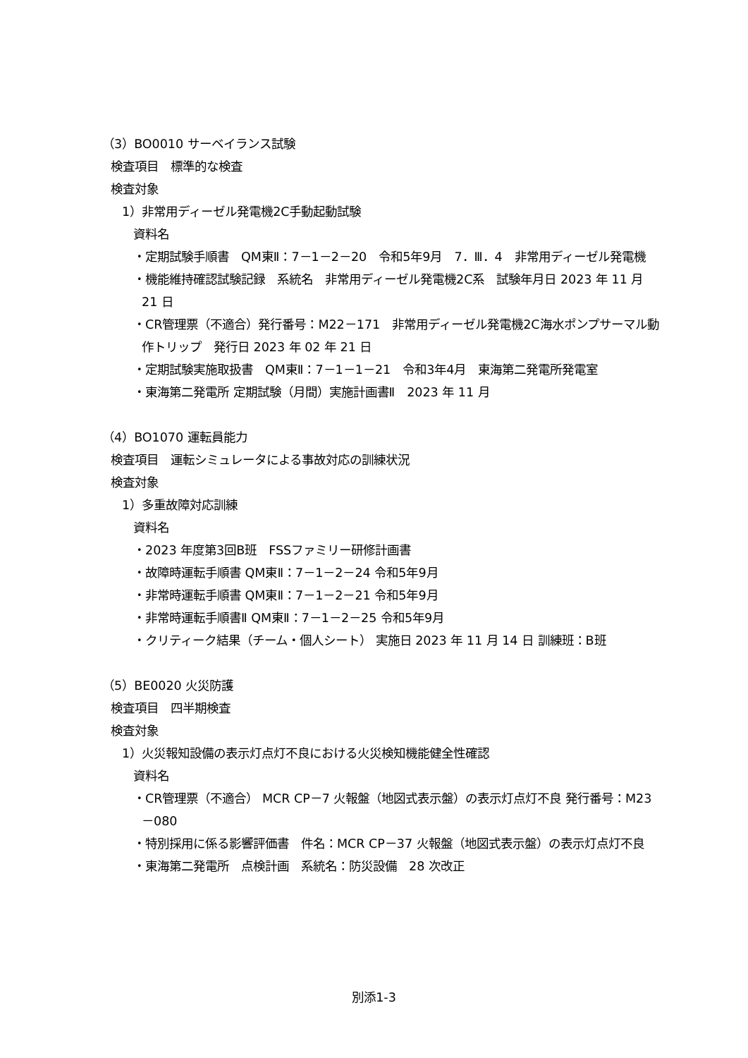（3）BO0010 サーベイランス試験
検査項目　標準的な検査
検査対象
1）非常用ディーゼル発電機2C手動起動試験
資料名
・定期試験手順書　QM東Ⅱ：7－1－2－20　令和5年9月　7．Ⅲ．4　非常用ディーゼル発電機
・機能維持確認試験記録　系統名　非常用ディーゼル発電機2C系　試験年月日 2023 年 11 月 21 日
・CR管理票（不適合）発行番号：M22－171　非常用ディーゼル発電機2C海水ポンプサーマル動作トリップ　発行日 2023 年 02 年 21 日
・定期試験実施取扱書　QM東Ⅱ：7－1－1－21　令和3年4月　東海第二発電所発電室
・東海第二発電所 定期試験（月間）実施計画書Ⅱ　2023 年 11 月
（4）BO1070 運転員能力
検査項目　運転シミュレータによる事故対応の訓練状況
検査対象
1）多重故障対応訓練
資料名
・2023 年度第3回B班　FSSファミリー研修計画書
・故障時運転手順書 QM東Ⅱ：7－1－2－24 令和5年9月
・非常時運転手順書 QM東Ⅱ：7－1－2－21 令和5年9月
・非常時運転手順書Ⅱ QM東Ⅱ：7－1－2－25 令和5年9月
・クリティーク結果（チーム・個人シート） 実施日 2023 年 11 月 14 日 訓練班：B班
（5）BE0020 火災防護
検査項目　四半期検査
検査対象
1）火災報知設備の表示灯点灯不良における火災検知機能健全性確認
資料名
・CR管理票（不適合） MCR CP－7 火報盤（地図式表示盤）の表示灯点灯不良 発行番号：M23－080
・特別採用に係る影響評価書　件名：MCR CP－37 火報盤（地図式表示盤）の表示灯点灯不良
・東海第二発電所　点検計画　系統名：防災設備　28 次改正
別添1-3